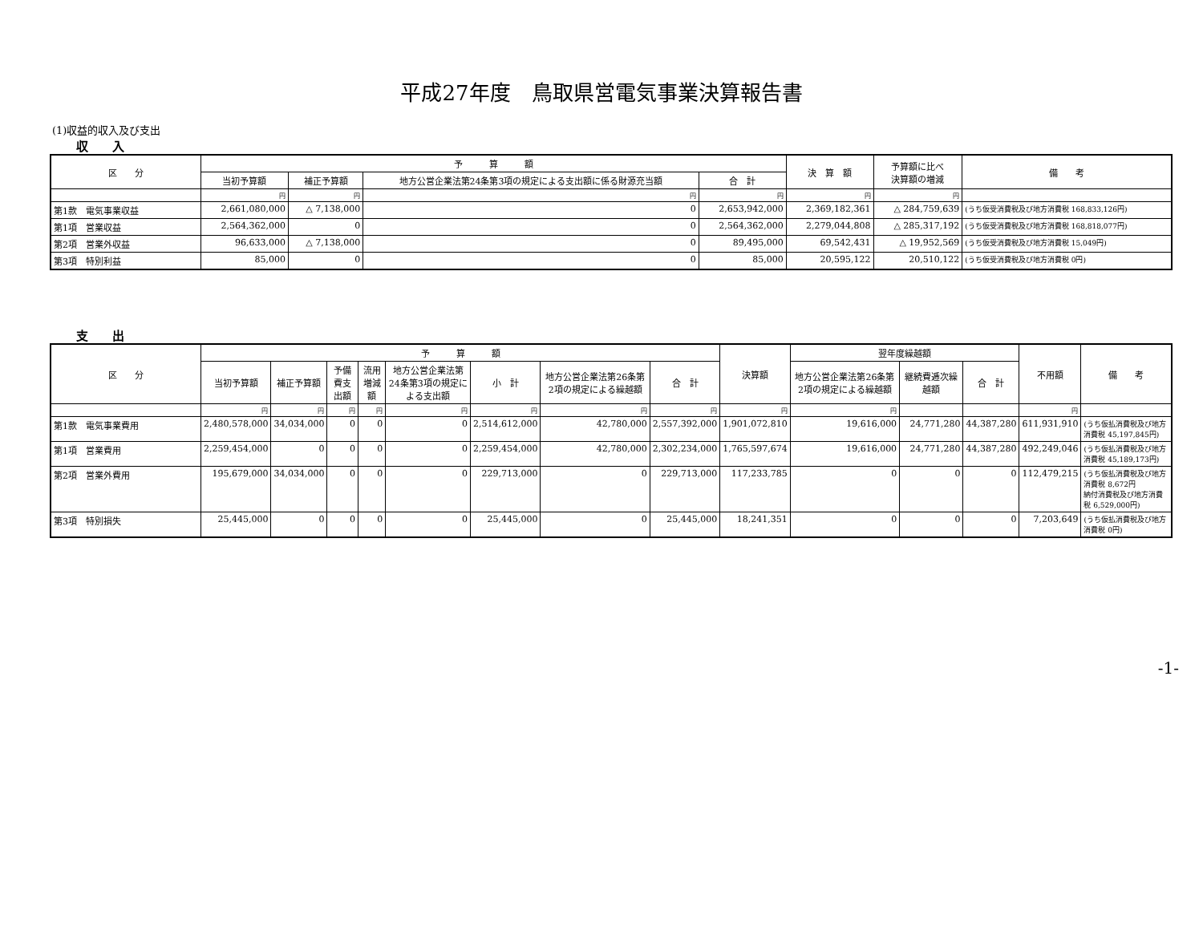平成27年度　鳥取県営電気事業決算報告書
(1)収益的収入及び支出
収　　入
| 区 分 | 予 算 額 | | | | 決 算 額 | 予算額に比べ 決算額の増減 | 備 考 |
| --- | --- | --- | --- | --- | --- | --- | --- |
| | 当初予算額 | 補正予算額 | 地方公営企業法第24条第3項の規定による支出額に係る財源充当額 | 合 計 | | | |
| | 円 | 円 | 円 | 円 | 円 | 円 | |
| 第1款 電気事業収益 | 2,661,080,000 | △ 7,138,000 | 0 | 2,653,942,000 | 2,369,182,361 | △ 284,759,639 | (うち仮受消費税及び地方消費税 168,833,126円) |
| 第1項 営業収益 | 2,564,362,000 | 0 | 0 | 2,564,362,000 | 2,279,044,808 | △ 285,317,192 | (うち仮受消費税及び地方消費税 168,818,077円) |
| 第2項 営業外収益 | 96,633,000 | △ 7,138,000 | 0 | 89,495,000 | 69,542,431 | △ 19,952,569 | (うち仮受消費税及び地方消費税 15,049円) |
| 第3項 特別利益 | 85,000 | 0 | 0 | 85,000 | 20,595,122 | 20,510,122 | (うち仮受消費税及び地方消費税 0円) |
支　　出
| 区 分 | 予 算 額 | | | | | | | | 決算額 | 翌年度繰越額 | | | 不用額 | 備 考 |
| --- | --- | --- | --- | --- | --- | --- | --- | --- | --- | --- | --- | --- | --- | --- |
| | 当初予算額 | 補正予算額 | 予備費支出額 | 流用増減額 | 地方公営企業法第24条第3項の規定による支出額 | 小 計 | 地方公営企業法第26条第2項の規定による繰越額 | 合 計 | | 地方公営企業法第26条第2項の規定による繰越額 | 継続費逓次繰越額 | 合 計 | | |
| | 円 | 円 | 円 | 円 | 円 | 円 | 円 | 円 | 円 | 円 | | | 円 | |
| 第1款 電気事業費用 | 2,480,578,000 | 34,034,000 | 0 | 0 | 0 | 2,514,612,000 | 42,780,000 | 2,557,392,000 | 1,901,072,810 | 19,616,000 | 24,771,280 | 44,387,280 | 611,931,910 | (うち仮払消費税及び地方消費税 45,197,845円) |
| 第1項 営業費用 | 2,259,454,000 | 0 | 0 | 0 | 0 | 2,259,454,000 | 42,780,000 | 2,302,234,000 | 1,765,597,674 | 19,616,000 | 24,771,280 | 44,387,280 | 492,249,046 | (うち仮払消費税及び地方消費税 45,189,173円) |
| 第2項 営業外費用 | 195,679,000 | 34,034,000 | 0 | 0 | 0 | 229,713,000 | 0 | 229,713,000 | 117,233,785 | 0 | 0 | 0 | 112,479,215 | (うち仮払消費税及び地方消費税 8,672円 納付消費税及び地方消費税 6,529,000円) |
| 第3項 特別損失 | 25,445,000 | 0 | 0 | 0 | 0 | 25,445,000 | 0 | 25,445,000 | 18,241,351 | 0 | 0 | 0 | 7,203,649 | (うち仮払消費税及び地方消費税 0円) |
-1-